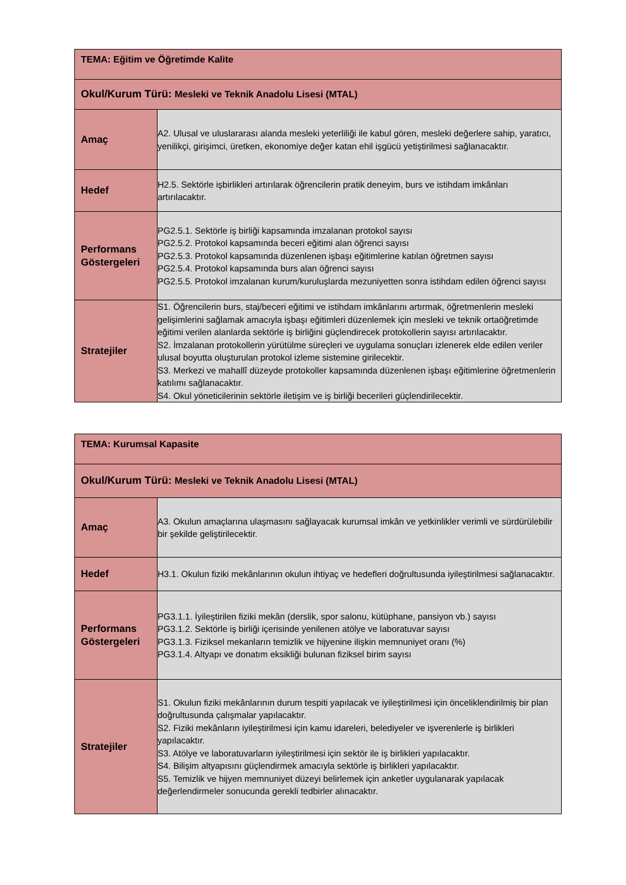| TEMA: Eğitim ve Öğretimde Kalite | |
| --- | --- |
| Okul/Kurum Türü: Mesleki ve Teknik Anadolu Lisesi (MTAL) | |
| Amaç | A2. Ulusal ve uluslararası alanda mesleki yeterliliği ile kabul gören, mesleki değerlere sahip, yaratıcı, yenilikçi, girişimci, üretken, ekonomiye değer katan ehil işgücü yetiştirilmesi sağlanacaktır. |
| Hedef | H2.5. Sektörle işbirlikleri artırılarak öğrencilerin pratik deneyim, burs ve istihdam imkânları artırılacaktır. |
| Performans Göstergeleri | PG2.5.1. Sektörle iş birliği kapsamında imzalanan protokol sayısı PG2.5.2. Protokol kapsamında beceri eğitimi alan öğrenci sayısı PG2.5.3. Protokol kapsamında düzenlenen işbaşı eğitimlerine katılan öğretmen sayısı PG2.5.4. Protokol kapsamında burs alan öğrenci sayısı PG2.5.5. Protokol imzalanan kurum/kuruluşlarda mezuniyetten sonra istihdam edilen öğrenci sayısı |
| Stratejiler | S1. Öğrencilerin burs, staj/beceri eğitimi ve istihdam imkânlarını artırmak, öğretmenlerin mesleki gelişimlerini sağlamak amacıyla işbaşı eğitimleri düzenlemek için mesleki ve teknik ortaöğretimde eğitimi verilen alanlarda sektörle iş birliğini güçlendirecek protokollerin sayısı artırılacaktır. S2. İmzalanan protokollerin yürütülme süreçleri ve uygulama sonuçları izlenerek elde edilen veriler ulusal boyutta oluşturulan protokol izleme sistemine girilecektir. S3. Merkezi ve mahallî düzeyde protokoller kapsamında düzenlenen işbaşı eğitimlerine öğretmenlerin katılımı sağlanacaktır. S4. Okul yöneticilerinin sektörle iletişim ve iş birliği becerileri güçlendirilecektir. |
| TEMA: Kurumsal Kapasite | |
| --- | --- |
| Okul/Kurum Türü: Mesleki ve Teknik Anadolu Lisesi (MTAL) | |
| Amaç | A3. Okulun amaçlarına ulaşmasını sağlayacak kurumsal imkân ve yetkinlikler verimli ve sürdürülebilir bir şekilde geliştirilecektir. |
| Hedef | H3.1. Okulun fiziki mekânlarının okulun ihtiyaç ve hedefleri doğrultusunda iyileştirilmesi sağlanacaktır. |
| Performans Göstergeleri | PG3.1.1. İyileştirilen fiziki mekân (derslik, spor salonu, kütüphane, pansiyon vb.) sayısı PG3.1.2. Sektörle iş birliği içerisinde yenilenen atölye ve laboratuvar sayısı PG3.1.3. Fiziksel mekanların temizlik ve hijyenine ilişkin memnuniyet oranı (%) PG3.1.4. Altyapı ve donatım eksikliği bulunan fiziksel birim sayısı |
| Stratejiler | S1. Okulun fiziki mekânlarının durum tespiti yapılacak ve iyileştirilmesi için önceliklendirilmiş bir plan doğrultusunda çalışmalar yapılacaktır. S2. Fiziki mekânların iyileştirilmesi için kamu idareleri, belediyeler ve işverenlerle iş birlikleri yapılacaktır. S3. Atölye ve laboratuvarların iyileştirilmesi için sektör ile iş birlikleri yapılacaktır. S4. Bilişim altyapısını güçlendirmek amacıyla sektörle iş birlikleri yapılacaktır. S5. Temizlik ve hijyen memnuniyet düzeyi belirlemek için anketler uygulanarak yapılacak değerlendirmeler sonucunda gerekli tedbirler alınacaktır. |